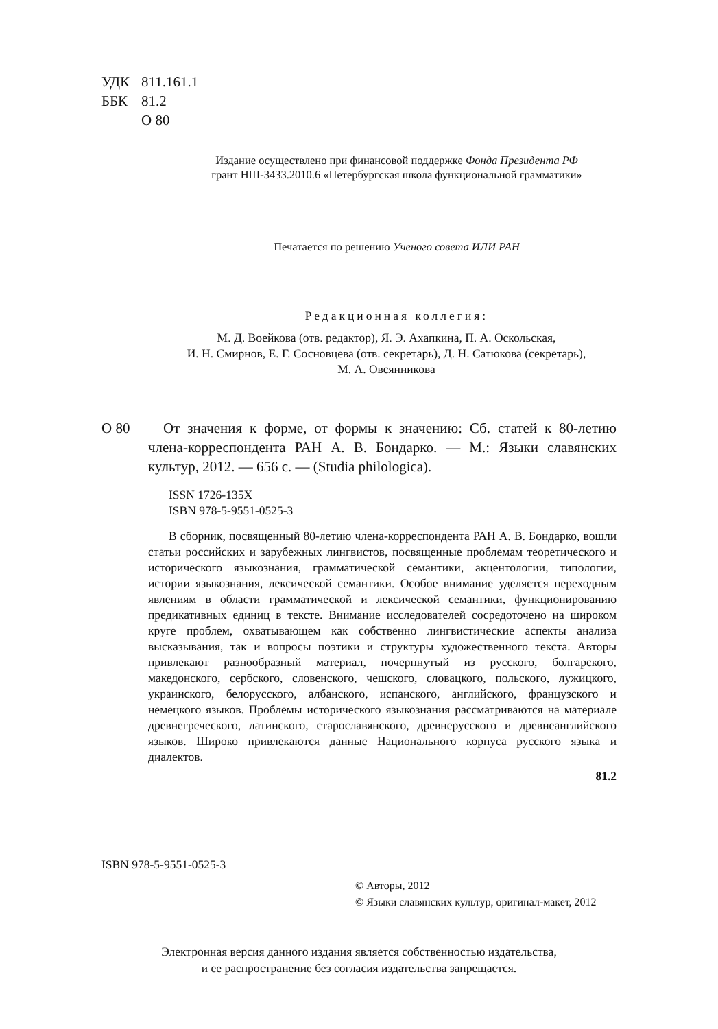УДК 811.161.1
ББК 81.2
О 80
Издание осуществлено при финансовой поддержке Фонда Президента РФ
грант НШ-3433.2010.6 «Петербургская школа функциональной грамматики»
Печатается по решению Ученого совета ИЛИ РАН
Редакционная коллегия:
М. Д. Воейкова (отв. редактор), Я. Э. Ахапкина, П. А. Оскольская,
И. Н. Смирнов, Е. Г. Сосновцева (отв. секретарь), Д. Н. Сатюкова (секретарь),
М. А. Овсянникова
О 80 От значения к форме, от формы к значению: Сб. статей к 80-летию члена-корреспондента РАН А. В. Бондарко. — М.: Языки славянских культур, 2012. — 656 с. — (Studia philologica).
ISSN 1726-135X
ISBN 978-5-9551-0525-3
В сборник, посвященный 80-летию члена-корреспондента РАН А. В. Бондарко, вошли статьи российских и зарубежных лингвистов, посвященные проблемам теоретического и исторического языкознания, грамматической семантики, акцентологии, типологии, истории языкознания, лексической семантики. Особое внимание уделяется переходным явлениям в области грамматической и лексической семантики, функционированию предикативных единиц в тексте. Внимание исследователей сосредоточено на широком круге проблем, охватывающем как собственно лингвистические аспекты анализа высказывания, так и вопросы поэтики и структуры художественного текста. Авторы привлекают разнообразный материал, почерпнутый из русского, болгарского, македонского, сербского, словенского, чешского, словацкого, польского, лужицкого, украинского, белорусского, албанского, испанского, английского, французского и немецкого языков. Проблемы исторического языкознания рассматриваются на материале древнегреческого, латинского, старославянского, древнерусского и древнеанглийского языков. Широко привлекаются данные Национального корпуса русского языка и диалектов.
81.2
ISBN 978-5-9551-0525-3
© Авторы, 2012
© Языки славянских культур, оригинал-макет, 2012
Электронная версия данного издания является собственностью издательства,
и ее распространение без согласия издательства запрещается.